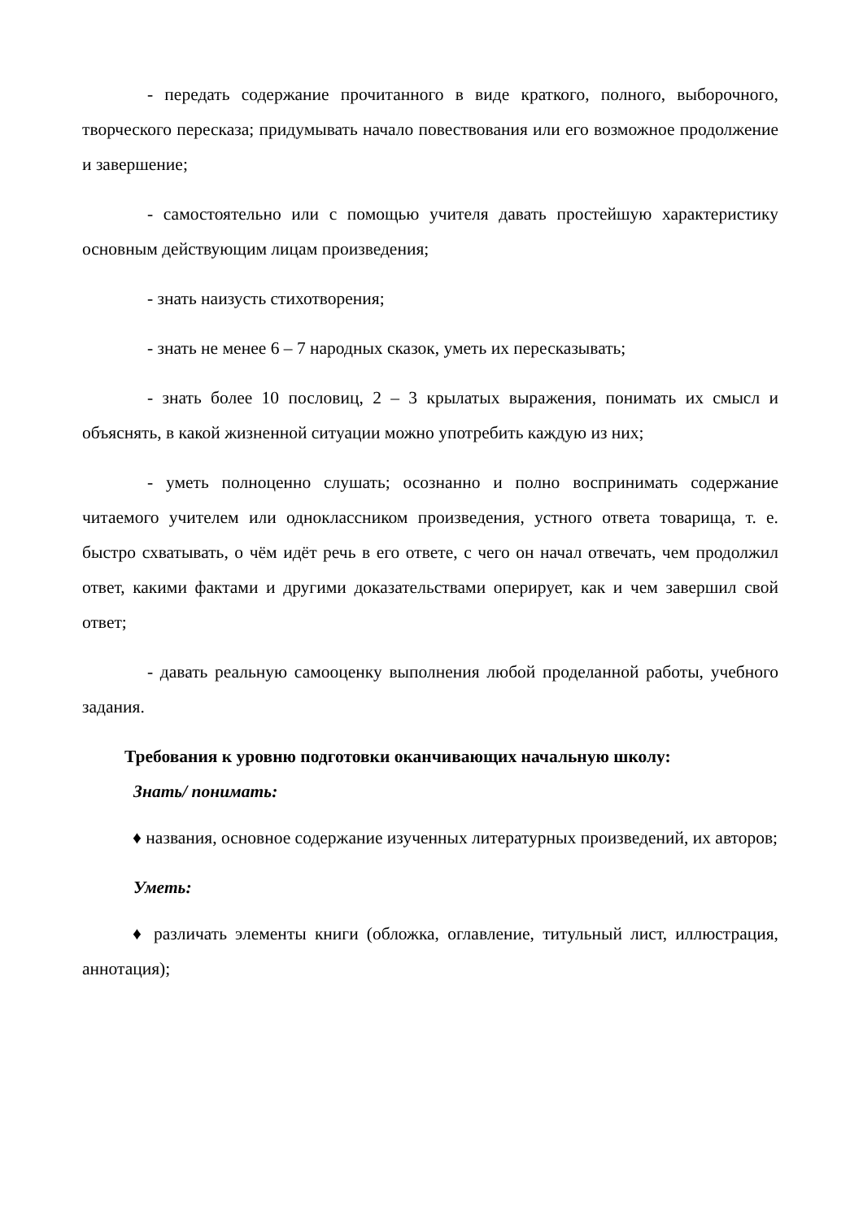- передать содержание прочитанного в виде краткого, полного, выборочного, творческого пересказа; придумывать начало повествования или его возможное продолжение и завершение;
- самостоятельно или с помощью учителя давать простейшую характеристику основным действующим лицам произведения;
- знать наизусть стихотворения;
- знать не менее 6 – 7 народных сказок, уметь их пересказывать;
- знать более 10 пословиц, 2 – 3 крылатых выражения, понимать их смысл и объяснять, в какой жизненной ситуации можно употребить каждую из них;
- уметь полноценно слушать; осознанно и полно воспринимать содержание читаемого учителем или одноклассником произведения, устного ответа товарища, т. е. быстро схватывать, о чём идёт речь в его ответе, с чего он начал отвечать, чем продолжил ответ, какими фактами и другими доказательствами оперирует, как и чем завершил свой ответ;
- давать реальную самооценку выполнения любой проделанной работы, учебного задания.
Требования к уровню подготовки оканчивающих начальную школу:
Знать/ понимать:
♦ названия, основное содержание изученных литературных произведений, их авторов;
Уметь:
♦ различать элементы книги (обложка, оглавление, титульный лист, иллюстрация, аннотация);